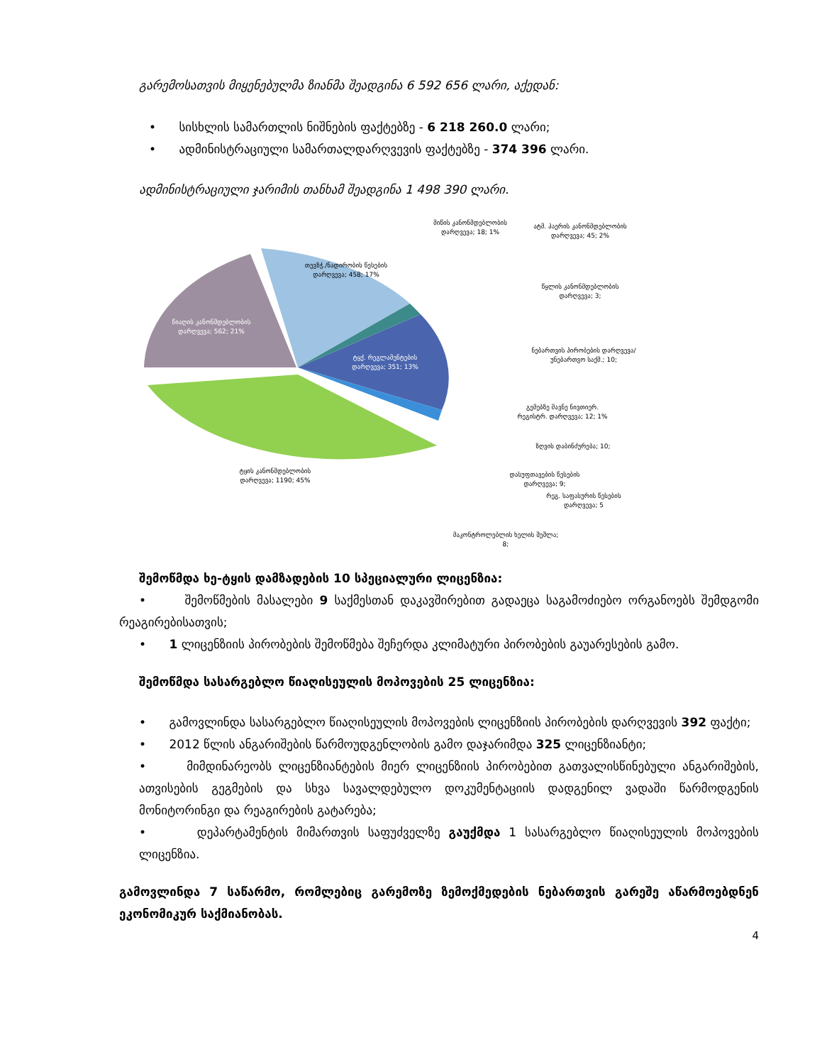გარემოსათვის მიყენებულმა ზიანმა შეადგინა 6 592 656 ლარი, აქედან:
• სისხლის სამართლის ნიშნების ფაქტებზე - 6 218 260.0 ლარი;
• ადმინისტრაციული სამართალდარღვევის ფაქტებზე - 374 396 ლარი.
ადმინისტრაციული ჯარიმის თანხამ შეადგინა 1 498 390 ლარი.
თევზჭ./ნადირობის წესების დარღვევა; 458; 17%
წიაღის კანონმდებლობის დარღვევა; 562; 21%
ტყქ. რეგლამენტების დარღვევა; 351; 13%
ტყის კანონმდებლობის დარღვევა; 1190; 45%
მიწის კანონმდებლობის დარღვევა; 18; 1%
ატმ. ჰაერის კანონმდებლობის დარღვევა; 45; 2%
წყლის კანონმდებლობის დარღვევა; 3;
ნებართვის პირობების დარღვევა/უნებართვო საქმ.; 10;
გემებზე მავნე ნივთიერ. რეგისტრ. დარღვევა; 12; 1%
ზღვის დაბინძურება; 10;
დასუფთავების წესების დარღვევა; 9;
რეგ. საფასურის წესების დარღვევა; 5
მაკონტროლებლის ხელის შეშლა; 8;
შემოწმდა ხე-ტყის დამზადების 10 სპეციალური ლიცენზია:
• შემოწმების მასალები 9 საქმესთან დაკავშირებით გადაეცა საგამოძიებო ორგანოებს შემდგომი რეაგირებისათვის;
• 1 ლიცენზიის პირობების შემოწმება შეჩერდა კლიმატური პირობების გაუარესების გამო.
შემოწმდა სასარგებლო წიაღისეულის მოპოვების 25 ლიცენზია:
• გამოვლინდა სასარგებლო წიაღისეულის მოპოვების ლიცენზიის პირობების დარღვევის 392 ფაქტი;
• 2012 წლის ანგარიშების წარმოუდგენლობის გამო დაჯარიმდა 325 ლიცენზიანტი;
• მიმდინარეობს ლიცენზიანტების მიერ ლიცენზიის პირობებით გათვალისწინებული ანგარიშების, ათვისების გეგმების და სხვა სავალდებულო დოკუმენტაციის დადგენილ ვადაში წარმოდგენის მონიტორინგი და რეაგირების გატარება;
• დეპარტამენტის მიმართვის საფუძველზე გაუქმდა 1 სასარგებლო წიაღისეულის მოპოვების ლიცენზია.
გამოვლინდა 7 საწარმო, რომლებიც გარემოზე ზემოქმედების ნებართვის გარეშე აწარმოებდნენ ეკონომიკურ საქმიანობას.
4